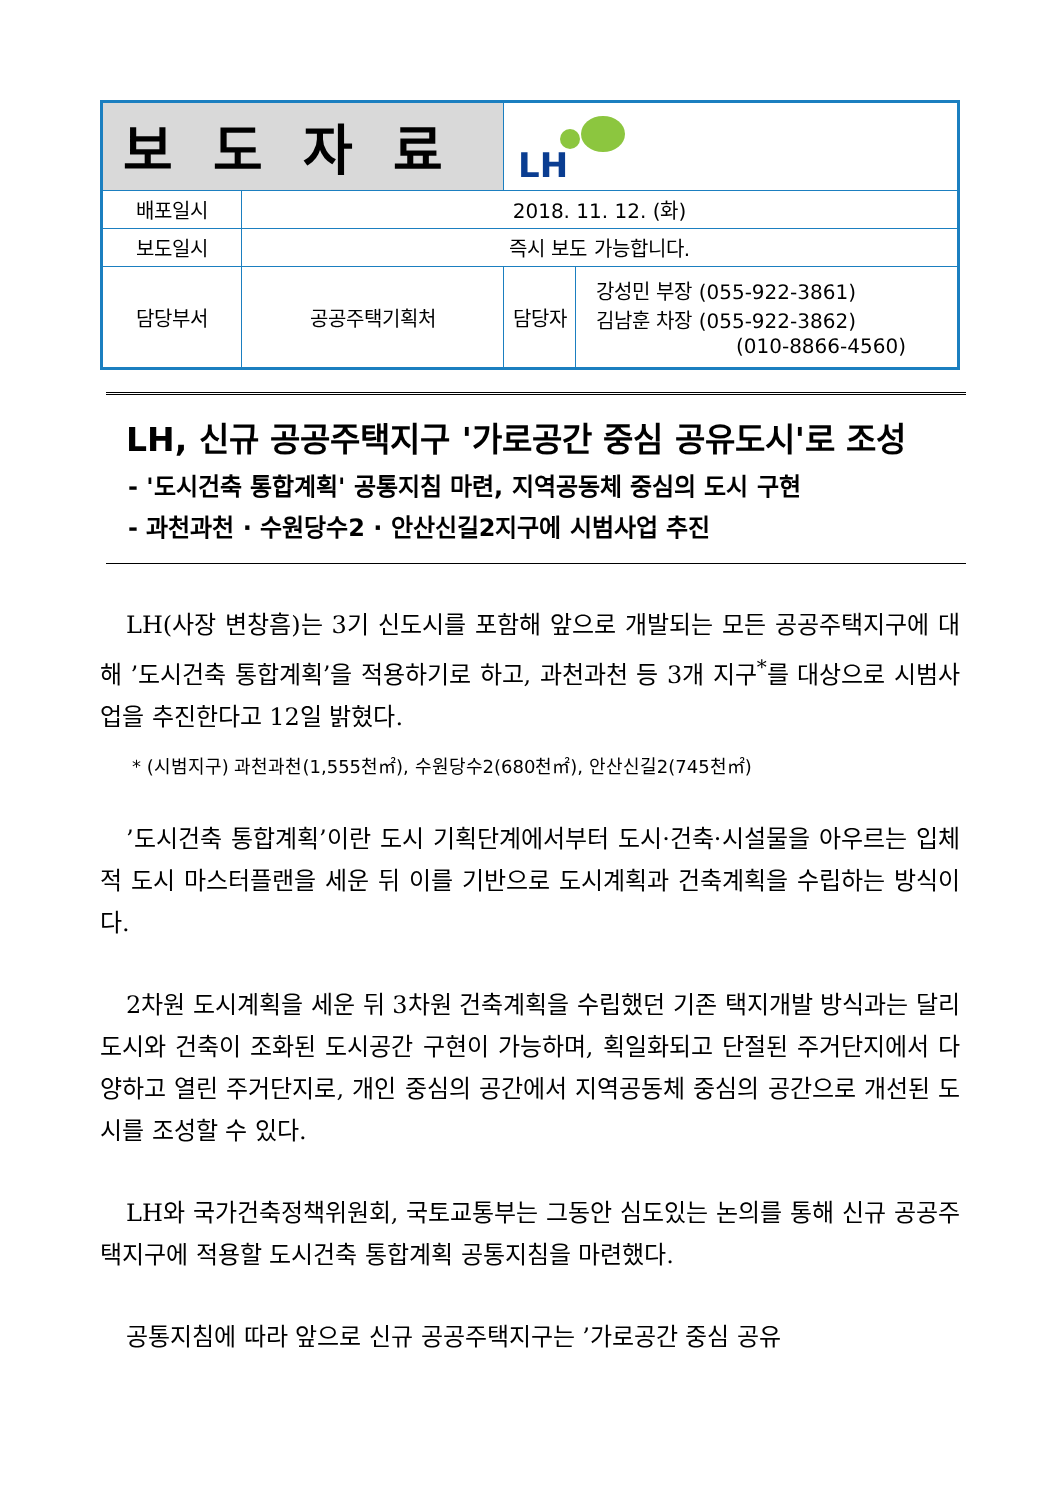| 보도자료 | | LH | |
| 배포일시 | 2018. 11. 12. (화) | | |
| 보도일시 | 즉시 보도 가능합니다. | | |
| 담당부서 | 공공주택기획처 | 담당자 | 강성민 부장 (055-922-3861) 김남훈 차장 (055-922-3862) (010-8866-4560) |
LH, 신규 공공주택지구 '가로공간 중심 공유도시'로 조성
- '도시건축 통합계획' 공통지침 마련, 지역공동체 중심의 도시 구현
- 과천과천 · 수원당수2 · 안산신길2지구에 시범사업 추진
LH(사장 변창흠)는 3기 신도시를 포함해 앞으로 개발되는 모든 공공주택지구에 대해 ’도시건축 통합계획’을 적용하기로 하고, 과천과천 등 3개 지구<sup>*</sup>를 대상으로 시범사업을 추진한다고 12일 밝혔다.
* (시범지구) 과천과천(1,555천㎡), 수원당수2(680천㎡), 안산신길2(745천㎡)
’도시건축 통합계획’이란 도시 기획단계에서부터 도시·건축·시설물을 아우르는 입체적 도시 마스터플랜을 세운 뒤 이를 기반으로 도시계획과 건축계획을 수립하는 방식이다.
2차원 도시계획을 세운 뒤 3차원 건축계획을 수립했던 기존 택지개발 방식과는 달리 도시와 건축이 조화된 도시공간 구현이 가능하며, 획일화되고 단절된 주거단지에서 다양하고 열린 주거단지로, 개인 중심의 공간에서 지역공동체 중심의 공간으로 개선된 도시를 조성할 수 있다.
LH와 국가건축정책위원회, 국토교통부는 그동안 심도있는 논의를 통해 신규 공공주택지구에 적용할 도시건축 통합계획 공통지침을 마련했다.
공통지침에 따라 앞으로 신규 공공주택지구는 ’가로공간 중심 공유